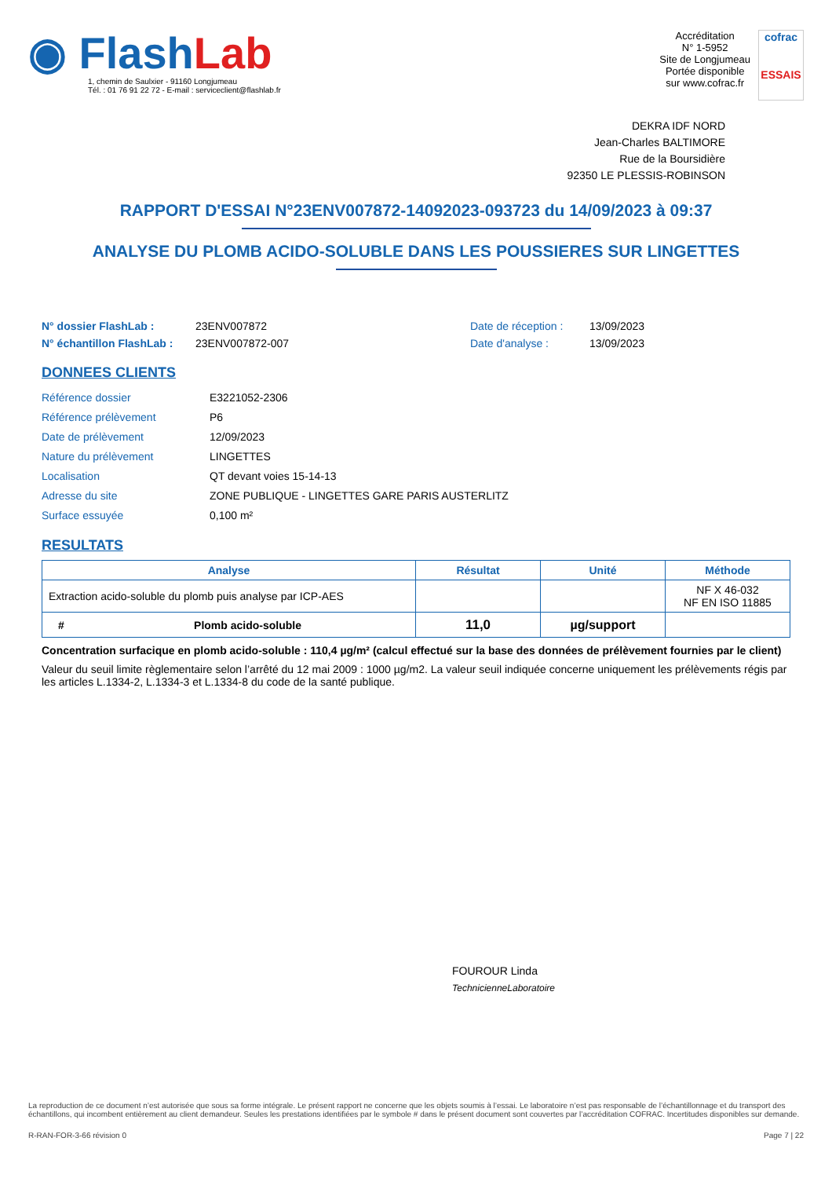◉ Flash Lab
1, chemin de Saulxier - 91160 Longjumeau
Tél. : 01 76 91 22 72 - E-mail : serviceclient@flashlab.fr
Accréditation
N° 1-5952
Site de Longjumeau
Portée disponible
sur www.cofrac.fr
cofrac
ESSAIS
DEKRA IDF NORD
Jean-Charles BALTIMORE
Rue de la Boursidière
92350 LE PLESSIS-ROBINSON
RAPPORT D'ESSAI N°23ENV007872-14092023-093723 du 14/09/2023 à 09:37
ANALYSE DU PLOMB ACIDO-SOLUBLE DANS LES POUSSIERES SUR LINGETTES
N° dossier FlashLab :
N° échantillon FlashLab :
23ENV007872
23ENV007872-007
Date de réception :
Date d'analyse :
13/09/2023
13/09/2023
DONNEES CLIENTS
| Référence dossier | E3221052-2306 |
| Référence prélèvement | P6 |
| Date de prélèvement | 12/09/2023 |
| Nature du prélèvement | LINGETTES |
| Localisation | QT devant voies 15-14-13 |
| Adresse du site | ZONE PUBLIQUE - LINGETTES GARE PARIS AUSTERLITZ |
| Surface essuyée | 0,100 m² |
RESULTATS
| Analyse | | Résultat | Unité | Méthode |
| --- | --- | --- | --- | --- |
| Extraction acido-soluble du plomb puis analyse par ICP-AES | | | | NF X 46-032 NF EN ISO 11885 |
| # | Plomb acido-soluble | 11,0 | µg/support | |
Concentration surfacique en plomb acido-soluble : 110,4 µg/m² (calcul effectué sur la base des données de prélèvement fournies par le client)
Valeur du seuil limite règlementaire selon l’arrêté du 12 mai 2009 : 1000 µg/m2. La valeur seuil indiquée concerne uniquement les prélèvements régis par les articles L.1334-2, L.1334-3 et L.1334-8 du code de la santé publique.
FOUROUR Linda
TechnicienneLaboratoire
La reproduction de ce document n’est autorisée que sous sa forme intégrale. Le présent rapport ne concerne que les objets soumis à l’essai. Le laboratoire n’est pas responsable de l’échantillonnage et du transport des échantillons, qui incombent entièrement au client demandeur. Seules les prestations identifiées par le symbole # dans le présent document sont couvertes par l’accréditation COFRAC. Incertitudes disponibles sur demande.
R-RAN-FOR-3-66 révision 0 Page 7 | 22